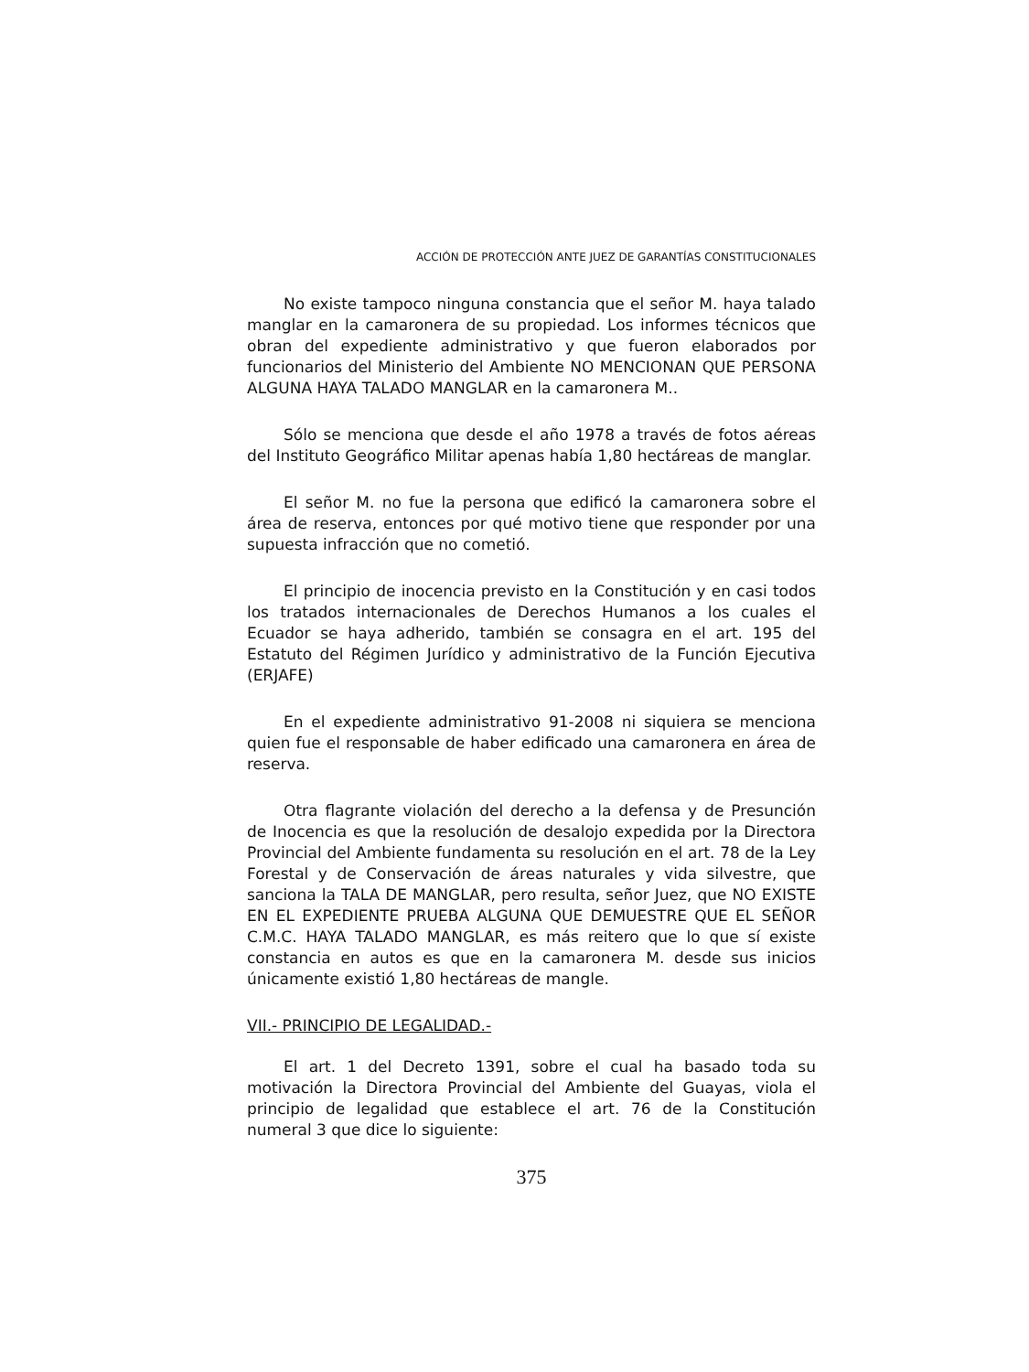ACCIÓN DE PROTECCIÓN ANTE JUEZ DE GARANTÍAS CONSTITUCIONALES
No existe tampoco ninguna constancia que el señor M. haya talado manglar en la camaronera de su propiedad. Los informes técnicos que obran del expediente administrativo y que fueron elaborados por funcionarios del Ministerio del Ambiente NO MENCIONAN QUE PERSONA ALGUNA HAYA TALADO MANGLAR en la camaronera M..
Sólo se menciona que desde el año 1978 a través de fotos aéreas del Instituto Geográfico Militar apenas había 1,80 hectáreas de manglar.
El señor M. no fue la persona que edificó la camaronera sobre el área de reserva, entonces por qué motivo tiene que responder por una supuesta infracción que no cometió.
El principio de inocencia previsto en la Constitución y en casi todos los tratados internacionales de Derechos Humanos a los cuales el Ecuador se haya adherido, también se consagra en el art. 195 del Estatuto del Régimen Jurídico y administrativo de la Función Ejecutiva (ERJAFE)
En el expediente administrativo 91-2008 ni siquiera se menciona quien fue el responsable de haber edificado una camaronera en área de reserva.
Otra flagrante violación del derecho a la defensa y de Presunción de Inocencia es que la resolución de desalojo expedida por la Directora Provincial del Ambiente fundamenta su resolución en el art. 78 de la Ley Forestal y de Conservación de áreas naturales y vida silvestre, que sanciona la TALA DE MANGLAR, pero resulta, señor Juez, que NO EXISTE EN EL EXPEDIENTE PRUEBA ALGUNA QUE DEMUESTRE QUE EL SEÑOR C.M.C. HAYA TALADO MANGLAR, es más reitero que lo que sí existe constancia en autos es que en la camaronera M. desde sus inicios únicamente existió 1,80 hectáreas de mangle.
VII.- PRINCIPIO DE LEGALIDAD.-
El art. 1 del Decreto 1391, sobre el cual ha basado toda su motivación la Directora Provincial del Ambiente del Guayas, viola el principio de legalidad que establece el art. 76 de la Constitución numeral 3 que dice lo siguiente:
375